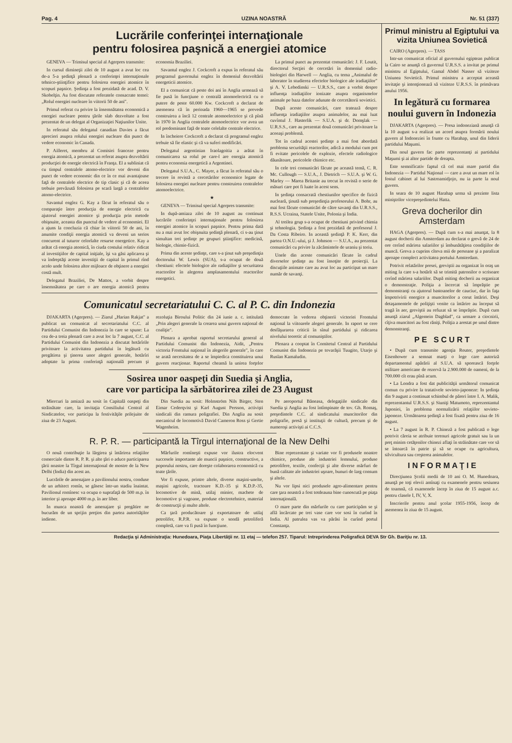Pag. 4 UZINA NOASTRĂ Nr. 51 (337)
Lucrările conferinţei internaţionale
pentru folosirea paşnică a energiei atomice
GENEVA — Trimisul special al Agerpres transmite:
In cursul dimineţii zilei de 10 august a avut loc cea de-a 5-a şedinţă plenară a conferinţei internaţionale tehnico-ştiinţifice pentru folosirea energiei atomice în scopuri paşnice. Şedinţa a fost prezidată de acad. D. V. Skobelţin. Au fost discutate referatele consacrate temei: „Rolul energiei nucleare în viitorii 50 de ani".
Primul referat cu privire la însemnătatea economică a energiei nucleare pentru ţările slab dezvoltate a fost prezentat de un delegat al Organizaţiei Naţiunilor Unite.
In referatul său delegatul canadian Davies a făcut aprecieri asupra rolului energiei nucleare din punct de vedere economic în Canada.
P. Ailleret, membru al Comisiei franceze pentru energia atomică, a prezentat un referat asupra dezvoltării producţiei de energie electrică în Franţa. El a subliniat că cu timpul centralele atomo-electrice vor deveni din punct de vedere economic din ce în ce mai avantajoase faţă de centralele electrice de tip clasic şi că de aceea trebuie prevăzută folosirea pe scară largă a centralelor atomo-electrice.
Savantul englez G. Kay a făcut în referatul său o comparaţie între producţia de energie electrică cu ajutorul energiei atomice şi producţia prin metode obişnuite, aceasta din punctul de vedere al economiei. El a ajuns la concluzia că chiar în viitorii 50 de ani, în anumite condiţii energia atomică va deveni un serios concurent al tuturor celorlalte resurse energetice. Kay a arătat că energia atomică, în ciuda costului relativ ridicat al investiţiilor de capital iniţiale, îşi va găsi aplicarea şi va îndreptăţi aceste investiţii de capital în primul rînd acolo unde folosirea altor mijloace de obţinere a energiei costă mult.
Delegatul Braziliei, De Mattos, a vorbit despre însemnătatea pe care o are energia atomică pentru economia Braziliei.
Savantul englez J. Cockcroft a expus în referatul său programul guvernului englez în domeniul dezvoltării energeticii atomice.
El a comunicat că peste doi ani în Anglia urmează să fie pusă în funcţiune o centrală atomoelectrică cu o putere de peste 60.000 Kw. Cockcroft a declarat de asemenea că în perioada 1960—1965 se prevede construirea a încă 12 centrale atomoelectrice şi că pînă în 1970 în Anglia centralele atomoelectrice vor avea un rol predominant faţă de toate celelalte centrale electrice.
In încheiere Cockcroft a declarat că programul englez trebuie să fie elastic şi că va suferi modificări.
Delegatul argentinian Iraolagoitia a arătat în comunicarea sa rolul pe care-l are energia atomică pentru economia energetică a Argentinei.
Delegatul S.U.A., C. Mayer, a făcut în referatul său o trecere în revistă a cercetărilor economice legate de folosirea energiei nucleare pentru construirea centralelor atomoelectrice.
★
GENEVA — Trimisul special Agerpres transmite:
In după-amiaza zilei de 10 august au continuat lucrările conferinţei internaţionale pentru folosirea energiei atomice în scopuri paşnice. Pentru prima dată nu a mai avut loc obişnuita şedinţă plenară, ci s-au ţinut simultan trei şedinţe pe grupuri ştiinţifice: medicină, biologie, chimie-fizică.
Prima din aceste şedinţe, care s-a ţinut sub preşedinţia doctorului W. Lewis (SUA), s-a ocupat de două chestiuni: efectele biologice ale radiaţiilor şi securitatea reactorilor în alegerea amplasamentului reactorilor energetici.
La primul punct au prezentat comunicări: J. F. Loutit, directorul Secţiei de cercetări în domeniul radio-biologiei din Harwell — Anglia, cu tema „Animalul de laborator în studierea efectelor biologice ale iradiaţiilor" şi A. V. Lebedinski — U.R.S.S., care a vorbit despre influenţa iradiaţiilor ionizate asupra organismelor animale pe baza datelor adunate de cercetătorii sovietici.
După aceste comunicări, care tratează despre influenţa iradiaţiilor asupra animalelor, au mai luat cuvîntul J. Hasterlik — S.U.A. şi dr. Domşlak — U.R.S.S., care au prezentat două comunicări privitoare la aceeaşi problemă.
Tot în cadrul acestei şedinţe a mai fost abordată problema securităţii reactorilor, adică a modului cum pot fi evitate pericolele de explozie, efectele radiologice dăunătoare, pericolele chimice etc.
In cele trei comunicări făcute pe această temă, C. R. Mc. Cullough — S.U.A., J. Dietrich — S.U.A. şi W. G. Marley — Marea Britanie au trecut în revistă o serie de măsuri care pot fi luate în acest sens.
In şedinţa consacrată chestiunilor specifice de fizică nucleară, ţinută sub preşedinţia profesorului A. Bohr, au mai fost făcute comunicări de către savanţi din U.R.S.S., R.S.S. Ucraina, Statele Unite, Polonia şi India.
Al treilea grup s-a ocupat de chestiuni privind chimia şi tehnologia. Şedinţa a fost prezidată de profesorul J. Da Costa Ribeiro. In această şedinţă P. K. Kerr, din partea O.N.U.-ului, şi J. Johnson — S.U.A., au prezentat comunicări cu privire la zăcămintele de uraniu şi toriu.
Unele din aceste comunicări făcute în cadrul diverselor şedinţe au fost însoţite de proiecţii. La discuţiile animate care au avut loc au participat un mare număr de savanţi.
Comunicatul secretariatului C. C. al P. C. din Indonezia
DJAKARTA (Agerpres). — Ziarul „Harian Rakjat" a publicat un comunicat al secretariatului C.C. al Partidului Comunist din Indonezia în care se spune: La cea de-a treia plenară care a avut loc la 7 august, C.C. al Partidului Comunist din Indonezia a discutat hotărîrile privitoare la activitatea partidului în legătură cu pregătirea şi ţinerea unor alegeri generale, hotărîri adoptate la prima conferinţă naţională precum şi rezoluţia Biroului Politic din 24 iunie a. c. intitulată „Prin alegeri generale la crearea unui guvern naţional de coaliţie".
Plenara a aprobat raportul secretarului general al Partidului Comunist din Indonezia, Aidit, „Pentru victoria Frontului naţional în alegerile generale", în care se arată necesitatea de a se împiedica constituirea unui guvern reacţionar. Raportul cheamă la unirea forţelor democrate în vederea obţinerii victoriei Frontului naţional la viitoarele alegeri generale. In raport se cere desfăşurarea criticii în sînul partidului şi ridicarea nivelului teoretic al comuniştilor.
Plenara a cooptat în Comitetul Central al Partidului Comunist din Indonezia pe tovarăşii Tuugito, Utarjo şi Ruslan Kamaludin.
Sosirea unor oaspeţi din Suedia şi Anglia,
care vor participa la sărbătorirea zilei de 23 August
Miercuri la amiază au sosit în Capitală oaspeţi din străinătate care, la invitaţia Consiliului Central al Sindicatelor, vor participa la festivităţile prilejuite de ziua de 23 August.
Din Suedia au sosit: Holmström Nils Birger, Sten Eimar Cederqvist şi Karl August Persson, activişti sindicali din ramura poligrafiei. Din Anglia au sosit mecanicul de locomotivă David Cameron Ross şi Gertie Wagenheim.
Pe aeroportul Băneasa, delegaţiile sindicale din Suedia şi Anglia au fost întîmpinate de tov. Gh. Romaş, preşedintele C.C. al sindicatului muncitorilor din poligrafie, presă şi instituţii de cultură, precum şi de numeroşi activişti ai C.C.S.
R. P. R. — participantă la Tîrgul internaţional de la New Delhi
O nouă contribuţie la lărgirea şi întărirea relaţiilor comerciale dintre R. P. R. şi alte ţări o aduce participarea ţării noastre la Tîrgul internaţional de mostre de la New Delhi (India) din acest an.
Lucrările de amenajare a pavilionului nostru, conduse de un arhitect romîn, se găsesc într-un stadiu înaintat. Pavilionul romînesc va ocupa o suprafaţă de 500 m.p. în interior şi aproape 4000 m.p. în aer liber.
In munca noastră de amenajare şi pregătire ne bucurăm de un sprijin preţios din partea autorităţilor indiene.
Mărfurile romîneşti expuse vor ilustra elocvent succesele importante ale muncii paşnice, constructive, a poporului nostru, care doreşte colaborarea economică cu toate ţările.
Vor fi expuse, printre altele, diverse maşini-unelte, maşini agricole, tractoare K.D.-35 şi K.D.P.-35, locomotive de mină, utilaj minier, machete de locomotive şi vagoane, produse electrotehnice, material de construcţii şi multe altele.
Ca ţară producătoare şi exportatoare de utilaj petrolifer, R.P.R. va expune o sondă petroliferă completă, care va fi pusă în funcţiune.
Bine reprezentate şi variate vor fi produsele noastre chimice, produse ale industriei lemnului, produse petrolifere, textile, confecţii şi alte diverse mărfuri de bună calitate ale industriei uşoare, bunuri de larg consum şi altele.
Nu vor lipsi nici produsele agro-alimentare pentru care ţara noastră a fost totdeauna bine cunoscută pe piaţa internaţională.
O mare parte din mărfurile cu care participăm se şi află încărcate pe trei vase care vor sosi în curînd în India. Al patrulea vas va părăsi în curînd portul Constanţa.
Primul ministru al Egiptului va vizita Uniunea Sovietică
CAIRO (Agerpres). — TASS
Intr-un comunicat oficial al guvernului egiptean publicat la Cairo se anunţă că guvernul U.R.S.S. a invitat pe primul ministru al Egiptului, Gamal Abdel Nasser să viziteze Uniunea Sovietică. Primul ministru a acceptat această invitaţie şi intenţionează să viziteze U.R.S.S. în primăvara anului 1956.
In legătură cu formarea noului guvern în Indonezia
DJAKARTA (Agerpres). — Presa indoneziană anunţă că la 10 august s-a realizat un acord asupra formării noului guvern al Indoneziei în frunte cu Harahap, unul din liderii partidului Maşumi.
Din noul guvern fac parte reprezentanţi ai partidului Maşumi şi ai altor partide de dreapta.
Este semnificativ faptul că cel mai mare partid din Indonezia — Partidul Naţional — care a avut un mare rol în fostul cabinet al lui Sastroamidjojo, nu ia parte la noul guvern.
In seara de 10 august Harahap urma să prezinte lista miniştrilor vicepreşedintelui Hatta.
Greva docherilor din Amsterdam
HAGA (Agerpres). — După cum s-a mai anunţat, la 8 august docherii din Amsterdam au declarat o grevă de 24 de ore cerînd mărirea salariilor şi îmbunătăţirea condiţiilor de muncă. Greva a cuprins cîteva mii de persoane şi a paralizat aproape complect activitatea portului Amsterdam.
Potrivit relatărilor presei, greviştii au organizat în oraş un miting la care s-a hotărît să se trimită patronilor o scrisoare cerînd mărirea salariilor. După miting docherii au organizat o demonstraţie. Poliţia a încercat să împrăştie pe demonstranţi cu ajutorul bastoanelor de cauciuc, dar în faţa împotrivirii energice a muncitorilor a cerut întăriri. Deşi detaşamentele de poliţişti venite ca întărire au început să tragă în aer, greviştii au refuzat să se împrăştie. După cum anunţă ziarul „Algemein Dagblad", ca urmare a ciocnirii, cîţiva muncitori au fost răniţi. Poliţia a arestat pe unul dintre demonstranţi.
P E S C U R T
• După cum transmite agenţia Reuter, preşedintele Eisenhower a semnat marţi o lege care autoriză departamentul apărării al S.U.A. să sporească forţele militare americane de rezervă la 2.900.000 de oameni, de la 700.000 cît erau pînă acum.
• La Londra a fost dat publicităţii următorul comunicat comun cu privire la tratativele sovieto-japoneze: In şedinţa din 9 august a continuat schimbul de păreri între I. A. Malik, reprezentantul U.R.S.S. şi Siuniţi Matumoto, reprezentantul Japoniei, în problema normalizării relaţiilor sovieto-japoneze. Următoarea şedinţă a fost fixată pentru ziua de 16 august.
• La 7 august în R. P. Chineză a fost publicată o lege potrivit căreia se atribuie terenuri agricole gratuit sau la un preţ minim cetăţenilor chinezi aflaţi în străinătate care vor să se întoarcă în patrie şi să se ocupe cu agricultura, silvicultura sau creşterea animalelor.
I N F O R M A Ţ I E
Direcţiunea Şcolii medii de 10 ani O. M. Hunedoara, anunţă pe toţi elevii amînaţi cu examenele pentru sesiunea de toamnă, că examenele încep în ziua de 15 august a.c. pentru clasele I, IV, V, X.
Inscrierile pentru anul şcolar 1955-1956, încep de asemenea în ziua de 15 august.
Redacţia şi Administraţia: Hunedoara, Piaţa Libertăţii nr. 11 etaj — telefon 257. Tiparul: Intreprinderea Poligrafică DEVA Str Gh. Bariţiu nr. 13.